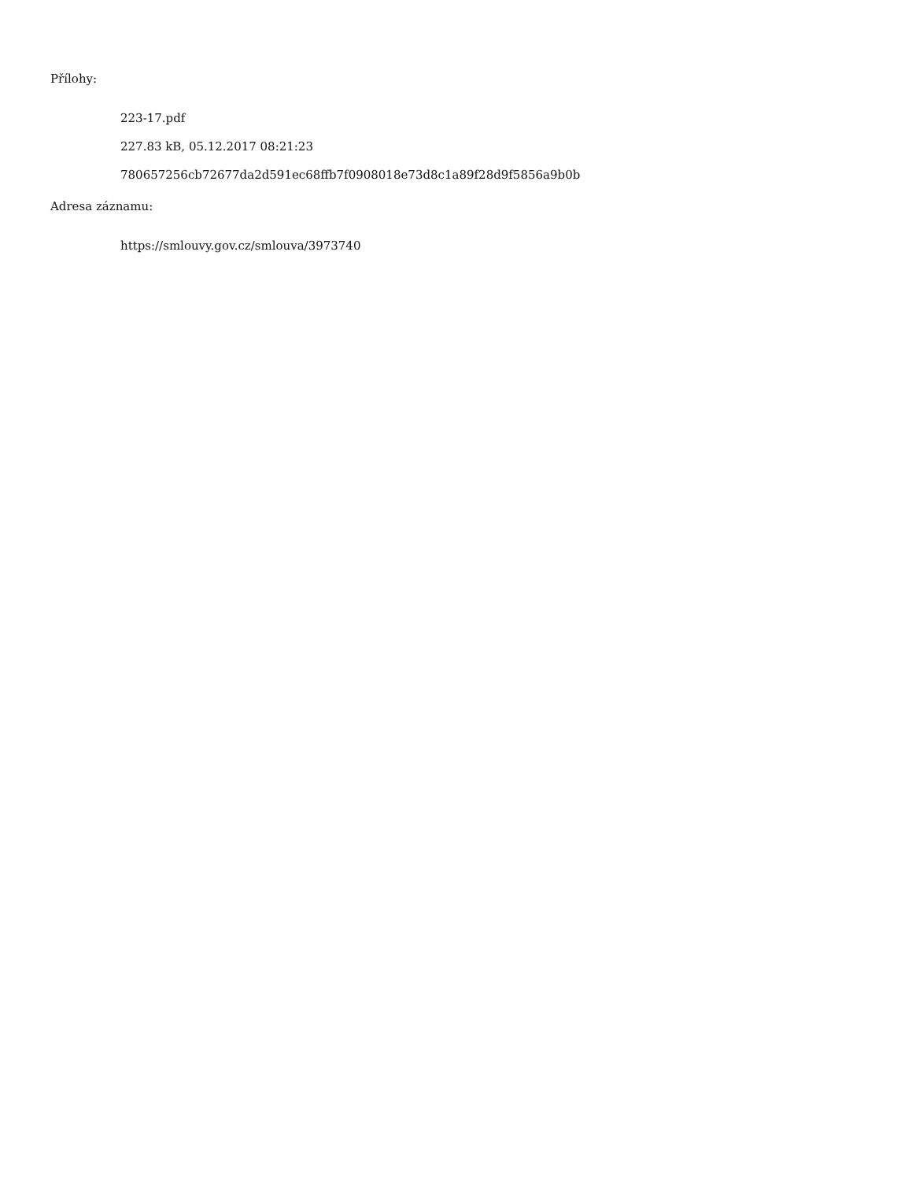Přílohy:
223-17.pdf
227.83 kB, 05.12.2017 08:21:23
780657256cb72677da2d591ec68ffb7f0908018e73d8c1a89f28d9f5856a9b0b
Adresa záznamu:
https://smlouvy.gov.cz/smlouva/3973740